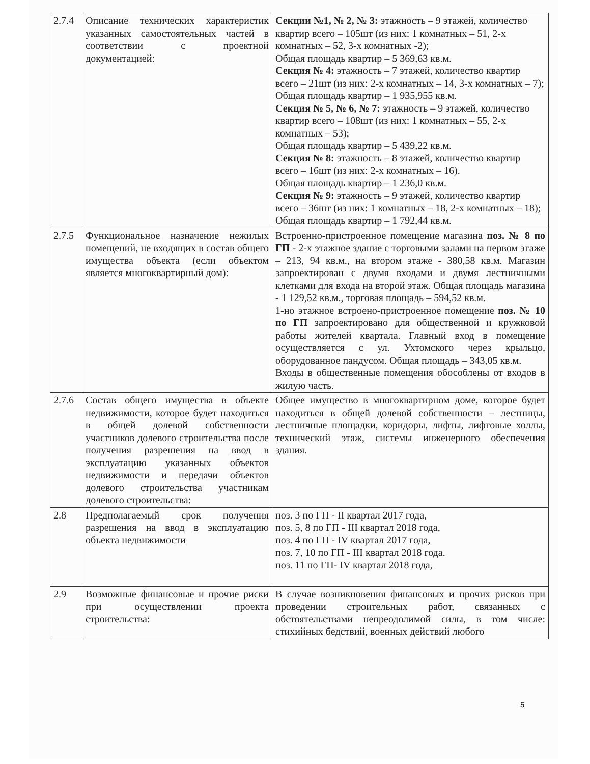| 2.7.4 | Описание технических характеристик указанных самостоятельных частей в соответствии с проектной документацией: | Секции №1, № 2, № 3: этажность – 9 этажей, количество квартир всего – 105шт (из них: 1 комнатных – 51, 2-х комнатных – 52, 3-х комнатных -2); Общая площадь квартир – 5 369,63 кв.м. Секция № 4: этажность – 7 этажей, количество квартир всего – 21шт (из них: 2-х комнатных – 14, 3-х комнатных – 7); Общая площадь квартир – 1 935,955 кв.м. Секция № 5, № 6, № 7: этажность – 9 этажей, количество квартир всего – 108шт (из них: 1 комнатных – 55, 2-х комнатных – 53); Общая площадь квартир – 5 439,22 кв.м. Секция № 8: этажность – 8 этажей, количество квартир всего – 16шт (из них: 2-х комнатных – 16). Общая площадь квартир – 1 236,0 кв.м. Секция № 9: этажность – 9 этажей, количество квартир всего – 36шт (из них: 1 комнатных – 18, 2-х комнатных – 18); Общая площадь квартир – 1 792,44 кв.м. |
| 2.7.5 | Функциональное назначение нежилых помещений, не входящих в состав общего имущества объекта (если объектом является многоквартирный дом): | Встроенно-пристроенное помещение магазина поз. № 8 по ГП - 2-х этажное здание с торговыми залами на первом этаже – 213, 94 кв.м., на втором этаже - 380,58 кв.м. Магазин запроектирован с двумя входами и двумя лестничными клетками для входа на второй этаж. Общая площадь магазина - 1 129,52 кв.м., торговая площадь – 594,52 кв.м. 1-но этажное встроено-пристроенное помещение поз. № 10 по ГП запроектировано для общественной и кружковой работы жителей квартала. Главный вход в помещение осуществляется с ул. Ухтомского через крыльцо, оборудованное пандусом. Общая площадь – 343,05 кв.м. Входы в общественные помещения обособлены от входов в жилую часть. |
| 2.7.6 | Состав общего имущества в объекте недвижимости, которое будет находиться в общей долевой собственности участников долевого строительства после получения разрешения на ввод в эксплуатацию указанных объектов недвижимости и передачи объектов долевого строительства участникам долевого строительства: | Общее имущество в многоквартирном доме, которое будет находиться в общей долевой собственности – лестницы, лестничные площадки, коридоры, лифты, лифтовые холлы, технический этаж, системы инженерного обеспечения здания. |
| 2.8 | Предполагаемый срок получения разрешения на ввод в эксплуатацию объекта недвижимости | поз. 3 по ГП - II квартал 2017 года, поз. 5, 8 по ГП - III квартал 2018 года, поз. 4 по ГП - IV квартал 2017 года, поз. 7, 10 по ГП - III квартал 2018 года. поз. 11 по ГП- IV квартал 2018 года, |
| 2.9 | Возможные финансовые и прочие риски при осуществлении проекта строительства: | В случае возникновения финансовых и прочих рисков при проведении строительных работ, связанных с обстоятельствами непреодолимой силы, в том числе: стихийных бедствий, военных действий любого |
5